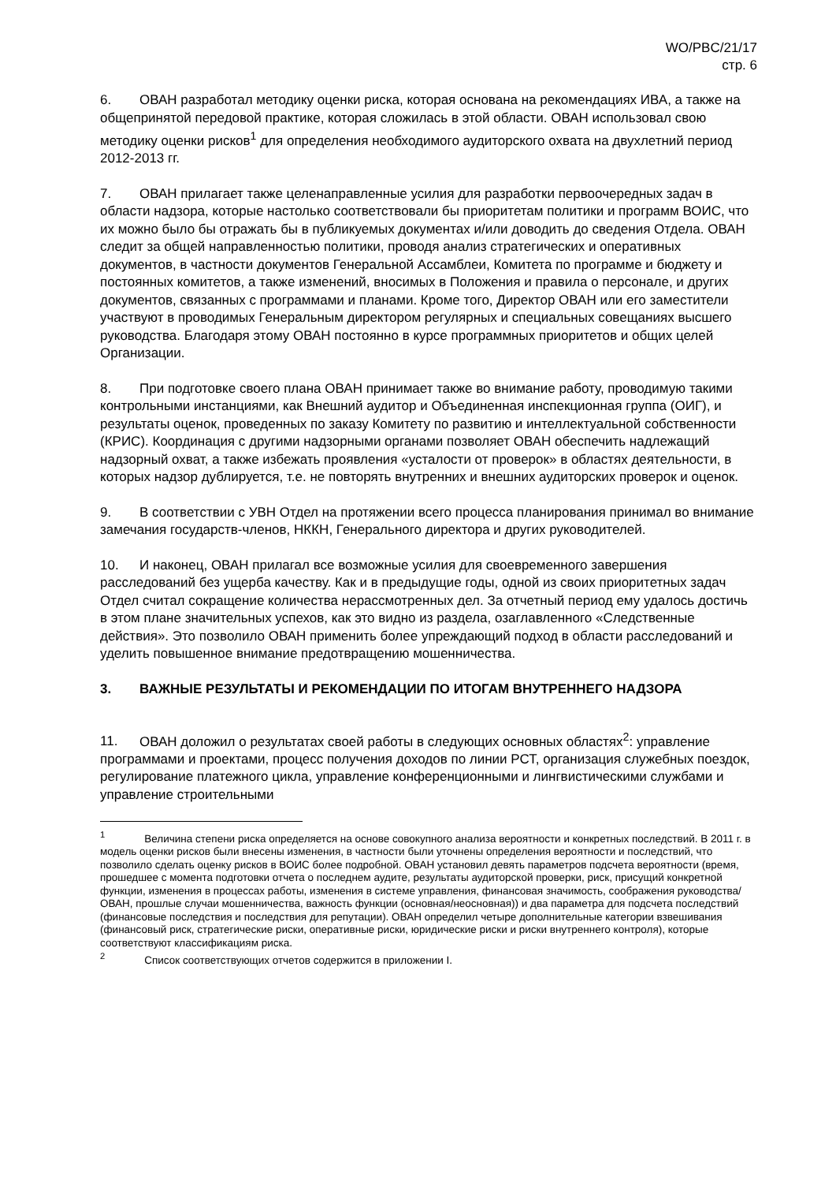WO/PBC/21/17
стр. 6
6. ОВАН разработал методику оценки риска, которая основана на рекомендациях ИВА, а также на общепринятой передовой практике, которая сложилась в этой области. ОВАН использовал свою методику оценки рисков<sup>1</sup> для определения необходимого аудиторского охвата на двухлетний период 2012-2013 гг.
7. ОВАН прилагает также целенаправленные усилия для разработки первоочередных задач в области надзора, которые настолько соответствовали бы приоритетам политики и программ ВОИС, что их можно было бы отражать бы в публикуемых документах и/или доводить до сведения Отдела. ОВАН следит за общей направленностью политики, проводя анализ стратегических и оперативных документов, в частности документов Генеральной Ассамблеи, Комитета по программе и бюджету и постоянных комитетов, а также изменений, вносимых в Положения и правила о персонале, и других документов, связанных с программами и планами. Кроме того, Директор ОВАН или его заместители участвуют в проводимых Генеральным директором регулярных и специальных совещаниях высшего руководства. Благодаря этому ОВАН постоянно в курсе программных приоритетов и общих целей Организации.
8. При подготовке своего плана ОВАН принимает также во внимание работу, проводимую такими контрольными инстанциями, как Внешний аудитор и Объединенная инспекционная группа (ОИГ), и результаты оценок, проведенных по заказу Комитету по развитию и интеллектуальной собственности (КРИС). Координация с другими надзорными органами позволяет ОВАН обеспечить надлежащий надзорный охват, а также избежать проявления «усталости от проверок» в областях деятельности, в которых надзор дублируется, т.е. не повторять внутренних и внешних аудиторских проверок и оценок.
9. В соответствии с УВН Отдел на протяжении всего процесса планирования принимал во внимание замечания государств-членов, НККН, Генерального директора и других руководителей.
10. И наконец, ОВАН прилагал все возможные усилия для своевременного завершения расследований без ущерба качеству. Как и в предыдущие годы, одной из своих приоритетных задач Отдел считал сокращение количества нерассмотренных дел. За отчетный период ему удалось достичь в этом плане значительных успехов, как это видно из раздела, озаглавленного «Следственные действия». Это позволило ОВАН применить более упреждающий подход в области расследований и уделить повышенное внимание предотвращению мошенничества.
3. ВАЖНЫЕ РЕЗУЛЬТАТЫ И РЕКОМЕНДАЦИИ ПО ИТОГАМ ВНУТРЕННЕГО НАДЗОРА
11. ОВАН доложил о результатах своей работы в следующих основных областях<sup>2</sup>: управление программами и проектами, процесс получения доходов по линии РСТ, организация служебных поездок, регулирование платежного цикла, управление конференционными и лингвистическими службами и управление строительными
<sup>1</sup> Величина степени риска определяется на основе совокупного анализа вероятности и конкретных последствий. В 2011 г. в модель оценки рисков были внесены изменения, в частности были уточнены определения вероятности и последствий, что позволило сделать оценку рисков в ВОИС более подробной. ОВАН установил девять параметров подсчета вероятности (время, прошедшее с момента подготовки отчета о последнем аудите, результаты аудиторской проверки, риск, присущий конкретной функции, изменения в процессах работы, изменения в системе управления, финансовая значимость, соображения руководства/ОВАН, прошлые случаи мошенничества, важность функции (основная/неосновная)) и два параметра для подсчета последствий (финансовые последствия и последствия для репутации). ОВАН определил четыре дополнительные категории взвешивания (финансовый риск, стратегические риски, оперативные риски, юридические риски и риски внутреннего контроля), которые соответствуют классификациям риска.
<sup>2</sup> Список соответствующих отчетов содержится в приложении I.